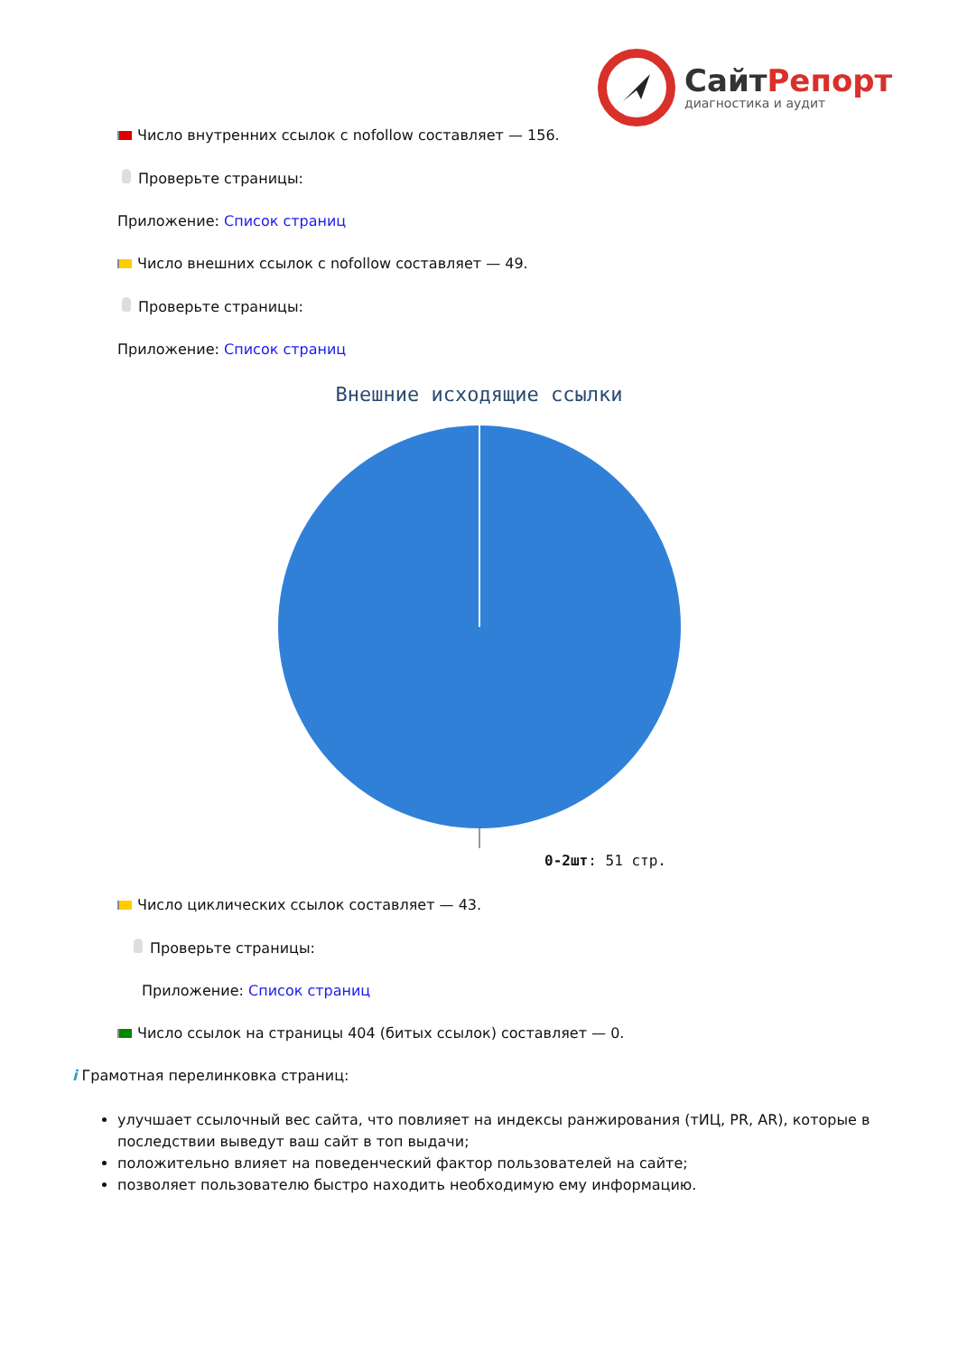СайтРепорт
диагностика и аудит
Число внутренних ссылок с nofollow составляет — 156.
Проверьте страницы:
Приложение: Список страниц
Число внешних ссылок с nofollow составляет — 49.
Проверьте страницы:
Приложение: Список страниц
Внешние исходящие ссылки
0-2шт: 51 стр.
Число циклических ссылок составляет — 43.
Проверьте страницы:
Приложение: Список страниц
Число ссылок на страницы 404 (битых ссылок) составляет — 0.
i Грамотная перелинковка страниц:
улучшает ссылочный вес сайта, что повлияет на индексы ранжирования (тИЦ, PR, AR), которые в последствии выведут ваш сайт в топ выдачи;
положительно влияет на поведенческий фактор пользователей на сайте;
позволяет пользователю быстро находить необходимую ему информацию.